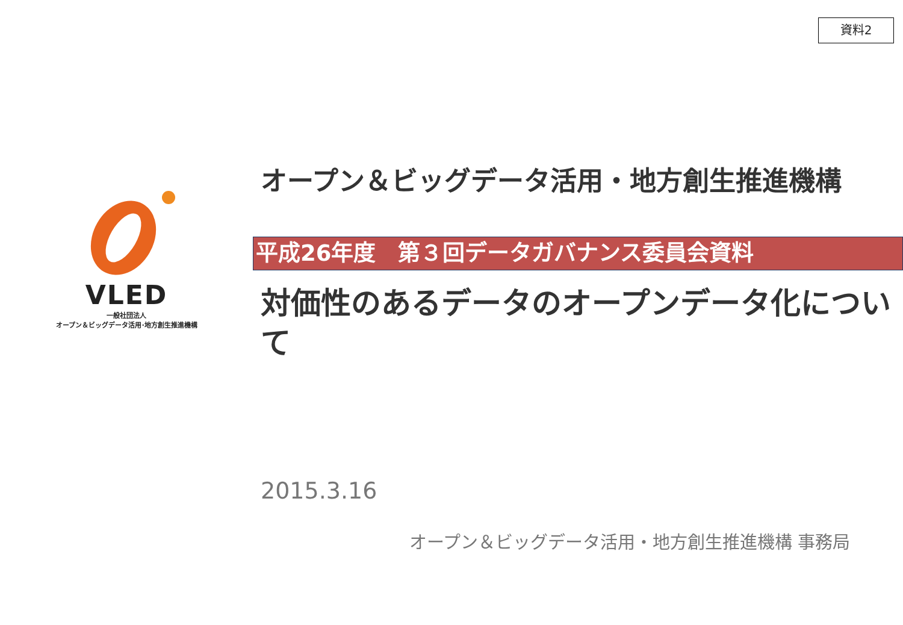資料2
VLED
一般社団法人
オープン＆ビッグデータ活用･地方創生推進機構
オープン＆ビッグデータ活用・地方創生推進機構
平成26年度　第３回データガバナンス委員会資料
対価性のあるデータのオープンデータ化について
2015.3.16
オープン＆ビッグデータ活用・地方創生推進機構 事務局